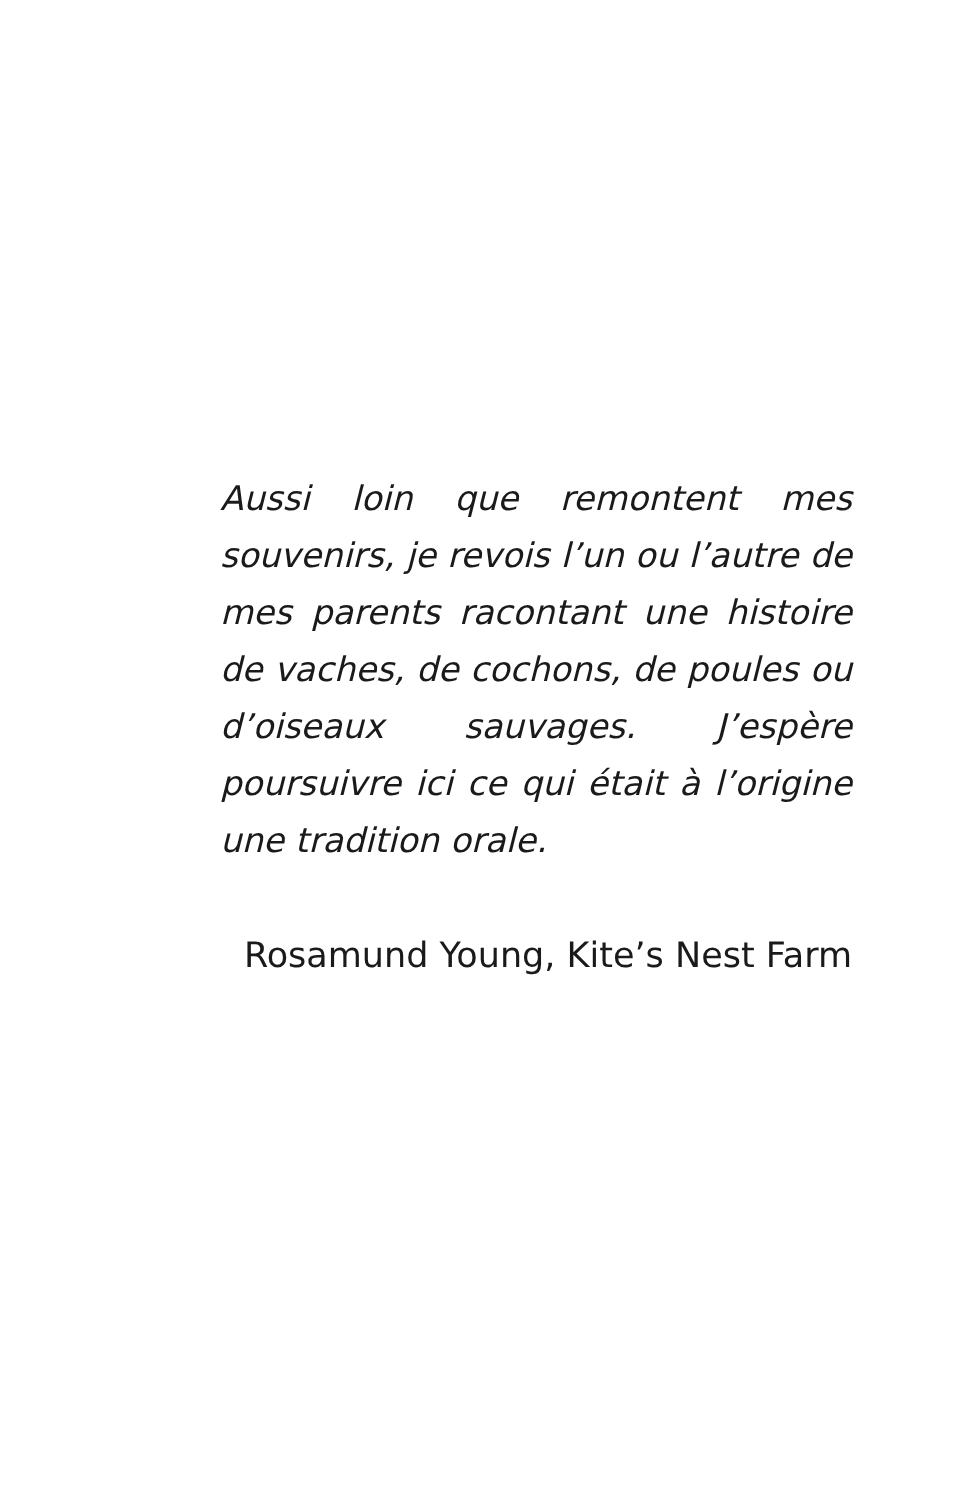Aussi loin que remontent mes souvenirs, je revois l’un ou l’autre de mes parents racontant une histoire de vaches, de cochons, de poules ou d’oiseaux sauvages. J’espère poursuivre ici ce qui était à l’origine une tradition orale.
Rosamund Young, Kite’s Nest Farm